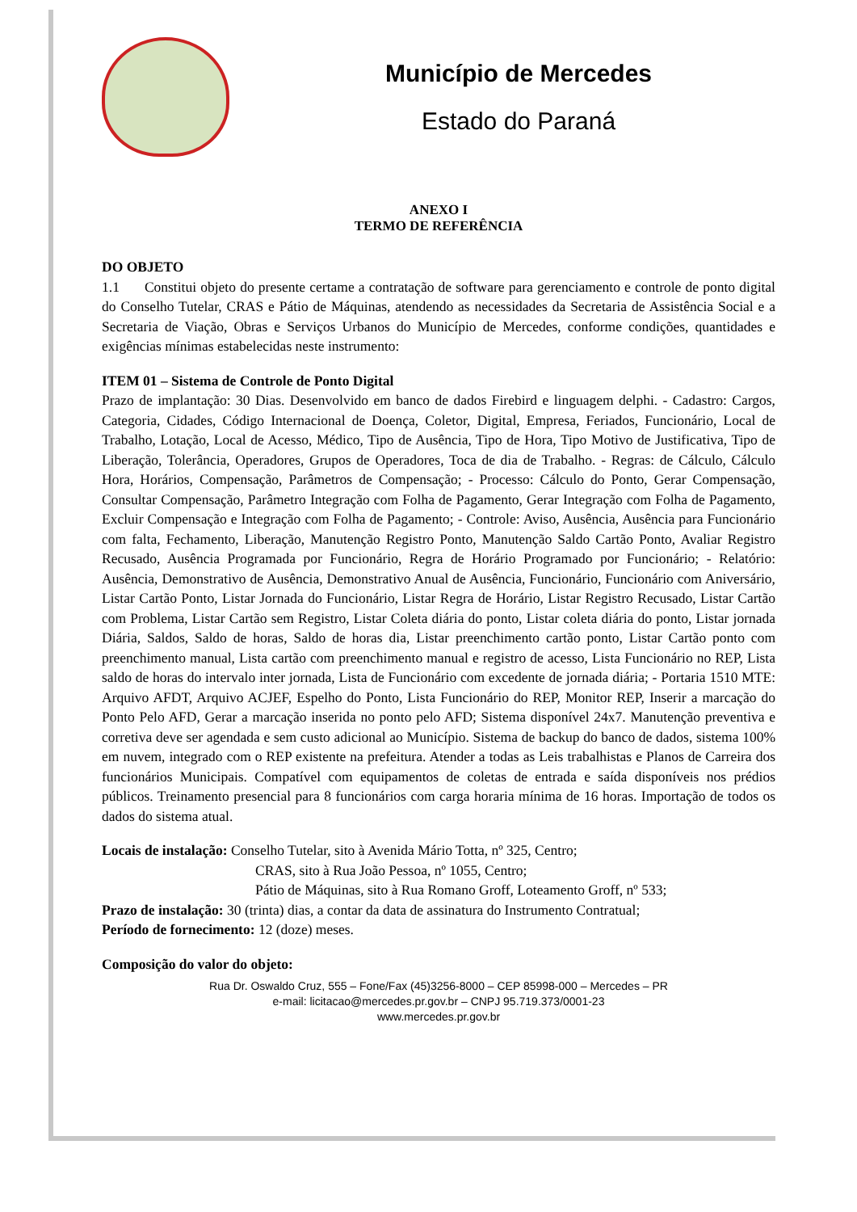Município de Mercedes
Estado do Paraná
ANEXO I
TERMO DE REFERÊNCIA
DO OBJETO
1.1 Constitui objeto do presente certame a contratação de software para gerenciamento e controle de ponto digital do Conselho Tutelar, CRAS e Pátio de Máquinas, atendendo as necessidades da Secretaria de Assistência Social e a Secretaria de Viação, Obras e Serviços Urbanos do Município de Mercedes, conforme condições, quantidades e exigências mínimas estabelecidas neste instrumento:
ITEM 01 – Sistema de Controle de Ponto Digital
Prazo de implantação: 30 Dias. Desenvolvido em banco de dados Firebird e linguagem delphi. - Cadastro: Cargos, Categoria, Cidades, Código Internacional de Doença, Coletor, Digital, Empresa, Feriados, Funcionário, Local de Trabalho, Lotação, Local de Acesso, Médico, Tipo de Ausência, Tipo de Hora, Tipo Motivo de Justificativa, Tipo de Liberação, Tolerância, Operadores, Grupos de Operadores, Toca de dia de Trabalho. - Regras: de Cálculo, Cálculo Hora, Horários, Compensação, Parâmetros de Compensação; - Processo: Cálculo do Ponto, Gerar Compensação, Consultar Compensação, Parâmetro Integração com Folha de Pagamento, Gerar Integração com Folha de Pagamento, Excluir Compensação e Integração com Folha de Pagamento; - Controle: Aviso, Ausência, Ausência para Funcionário com falta, Fechamento, Liberação, Manutenção Registro Ponto, Manutenção Saldo Cartão Ponto, Avaliar Registro Recusado, Ausência Programada por Funcionário, Regra de Horário Programado por Funcionário; - Relatório: Ausência, Demonstrativo de Ausência, Demonstrativo Anual de Ausência, Funcionário, Funcionário com Aniversário, Listar Cartão Ponto, Listar Jornada do Funcionário, Listar Regra de Horário, Listar Registro Recusado, Listar Cartão com Problema, Listar Cartão sem Registro, Listar Coleta diária do ponto, Listar coleta diária do ponto, Listar jornada Diária, Saldos, Saldo de horas, Saldo de horas dia, Listar preenchimento cartão ponto, Listar Cartão ponto com preenchimento manual, Lista cartão com preenchimento manual e registro de acesso, Lista Funcionário no REP, Lista saldo de horas do intervalo inter jornada, Lista de Funcionário com excedente de jornada diária; - Portaria 1510 MTE: Arquivo AFDT, Arquivo ACJEF, Espelho do Ponto, Lista Funcionário do REP, Monitor REP, Inserir a marcação do Ponto Pelo AFD, Gerar a marcação inserida no ponto pelo AFD; Sistema disponível 24x7. Manutenção preventiva e corretiva deve ser agendada e sem custo adicional ao Município. Sistema de backup do banco de dados, sistema 100% em nuvem, integrado com o REP existente na prefeitura. Atender a todas as Leis trabalhistas e Planos de Carreira dos funcionários Municipais. Compatível com equipamentos de coletas de entrada e saída disponíveis nos prédios públicos. Treinamento presencial para 8 funcionários com carga horaria mínima de 16 horas. Importação de todos os dados do sistema atual.
Locais de instalação: Conselho Tutelar, sito à Avenida Mário Totta, nº 325, Centro;
CRAS, sito à Rua João Pessoa, nº 1055, Centro;
Pátio de Máquinas, sito à Rua Romano Groff, Loteamento Groff, nº 533;
Prazo de instalação: 30 (trinta) dias, a contar da data de assinatura do Instrumento Contratual;
Período de fornecimento: 12 (doze) meses.
Composição do valor do objeto:
Rua Dr. Oswaldo Cruz, 555 – Fone/Fax (45)3256-8000 – CEP 85998-000 – Mercedes – PR
e-mail: licitacao@mercedes.pr.gov.br – CNPJ 95.719.373/0001-23
www.mercedes.pr.gov.br